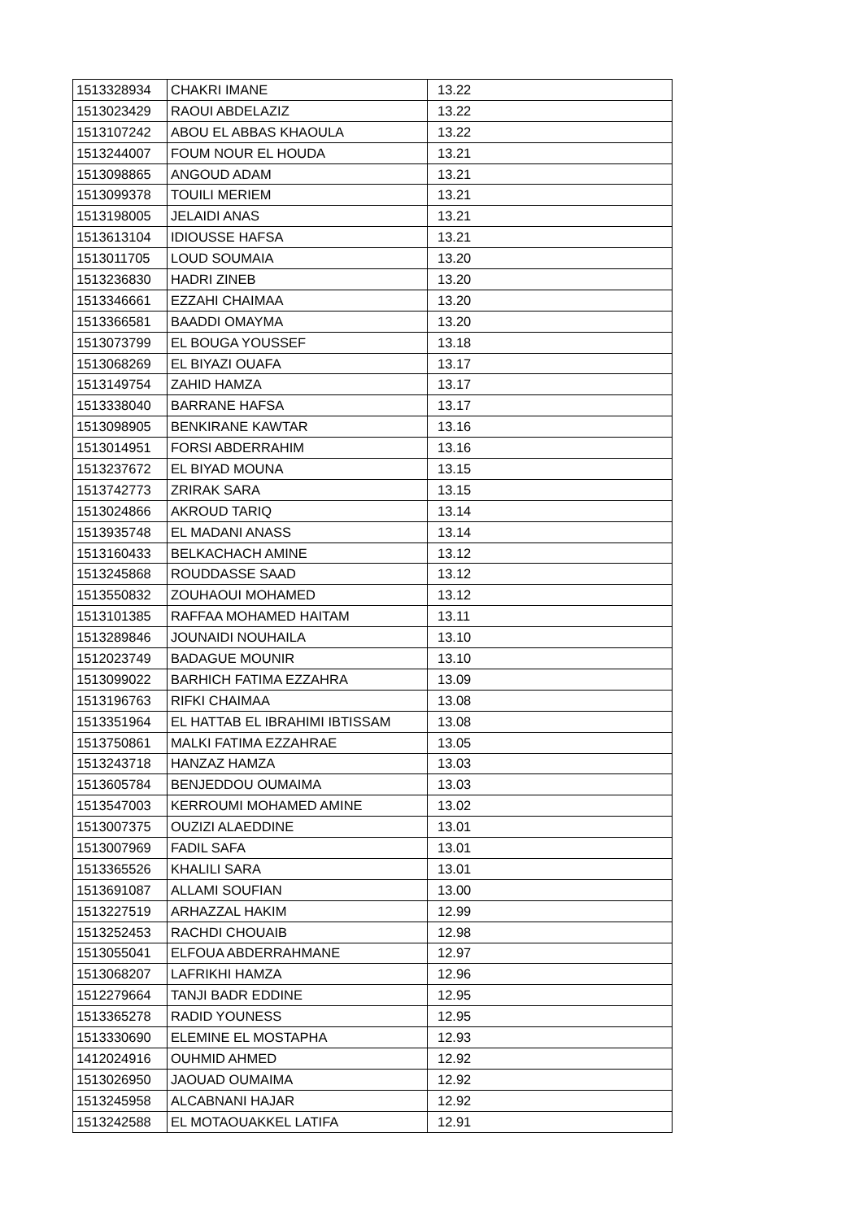| 1513328934 | CHAKRI IMANE | 13.22 |
| 1513023429 | RAOUI ABDELAZIZ | 13.22 |
| 1513107242 | ABOU EL ABBAS KHAOULA | 13.22 |
| 1513244007 | FOUM NOUR EL HOUDA | 13.21 |
| 1513098865 | ANGOUD ADAM | 13.21 |
| 1513099378 | TOUILI MERIEM | 13.21 |
| 1513198005 | JELAIDI ANAS | 13.21 |
| 1513613104 | IDIOUSSE HAFSA | 13.21 |
| 1513011705 | LOUD SOUMAIA | 13.20 |
| 1513236830 | HADRI ZINEB | 13.20 |
| 1513346661 | EZZAHI CHAIMAA | 13.20 |
| 1513366581 | BAADDI OMAYMA | 13.20 |
| 1513073799 | EL BOUGA YOUSSEF | 13.18 |
| 1513068269 | EL BIYAZI OUAFA | 13.17 |
| 1513149754 | ZAHID HAMZA | 13.17 |
| 1513338040 | BARRANE HAFSA | 13.17 |
| 1513098905 | BENKIRANE KAWTAR | 13.16 |
| 1513014951 | FORSI ABDERRAHIM | 13.16 |
| 1513237672 | EL BIYAD MOUNA | 13.15 |
| 1513742773 | ZRIRAK SARA | 13.15 |
| 1513024866 | AKROUD TARIQ | 13.14 |
| 1513935748 | EL MADANI ANASS | 13.14 |
| 1513160433 | BELKACHACH AMINE | 13.12 |
| 1513245868 | ROUDDASSE SAAD | 13.12 |
| 1513550832 | ZOUHAOUI MOHAMED | 13.12 |
| 1513101385 | RAFFAA MOHAMED HAITAM | 13.11 |
| 1513289846 | JOUNAIDI NOUHAILA | 13.10 |
| 1512023749 | BADAGUE MOUNIR | 13.10 |
| 1513099022 | BARHICH FATIMA EZZAHRA | 13.09 |
| 1513196763 | RIFKI CHAIMAA | 13.08 |
| 1513351964 | EL HATTAB EL IBRAHIMI IBTISSAM | 13.08 |
| 1513750861 | MALKI FATIMA EZZAHRAE | 13.05 |
| 1513243718 | HANZAZ HAMZA | 13.03 |
| 1513605784 | BENJEDDOU OUMAIMA | 13.03 |
| 1513547003 | KERROUMI MOHAMED AMINE | 13.02 |
| 1513007375 | OUZIZI ALAEDDINE | 13.01 |
| 1513007969 | FADIL SAFA | 13.01 |
| 1513365526 | KHALILI SARA | 13.01 |
| 1513691087 | ALLAMI SOUFIAN | 13.00 |
| 1513227519 | ARHAZZAL HAKIM | 12.99 |
| 1513252453 | RACHDI CHOUAIB | 12.98 |
| 1513055041 | ELFOUA ABDERRAHMANE | 12.97 |
| 1513068207 | LAFRIKHI HAMZA | 12.96 |
| 1512279664 | TANJI BADR EDDINE | 12.95 |
| 1513365278 | RADID YOUNESS | 12.95 |
| 1513330690 | ELEMINE EL MOSTAPHA | 12.93 |
| 1412024916 | OUHMID AHMED | 12.92 |
| 1513026950 | JAOUAD OUMAIMA | 12.92 |
| 1513245958 | ALCABNANI HAJAR | 12.92 |
| 1513242588 | EL MOTAOUAKKEL LATIFA | 12.91 |